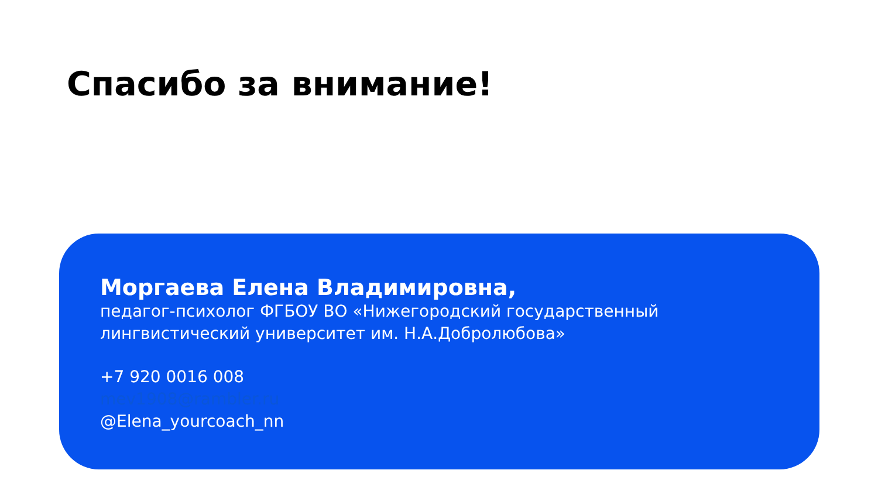Спасибо за внимание!
Моргаева Елена Владимировна,
педагог-психолог ФГБОУ ВО «Нижегородский государственный лингвистический университет им. Н.А.Добролюбова»
+7 920 0016 008
mev1908@rambler.ru
@Elena_yourcoach_nn